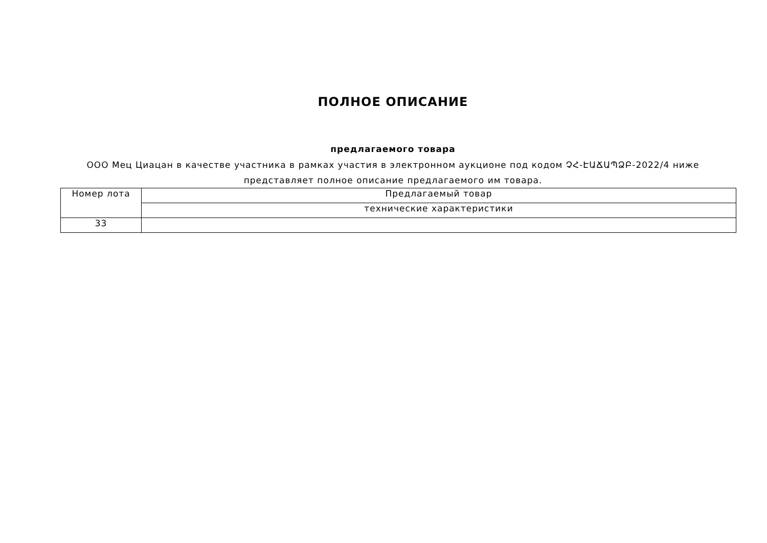ПОЛНОЕ ОПИСАНИЕ
предлагаемого товара
ООО Мец Циацан в качестве участника в рамках участия в электронном аукционе под кодом ՉՀ-ԷԱՃԱՊՁԲ-2022/4 ниже
представляет полное описание предлагаемого им товара.
| Номер лота | Предлагаемый товар |
| | технические характеристики |
| 33 | |